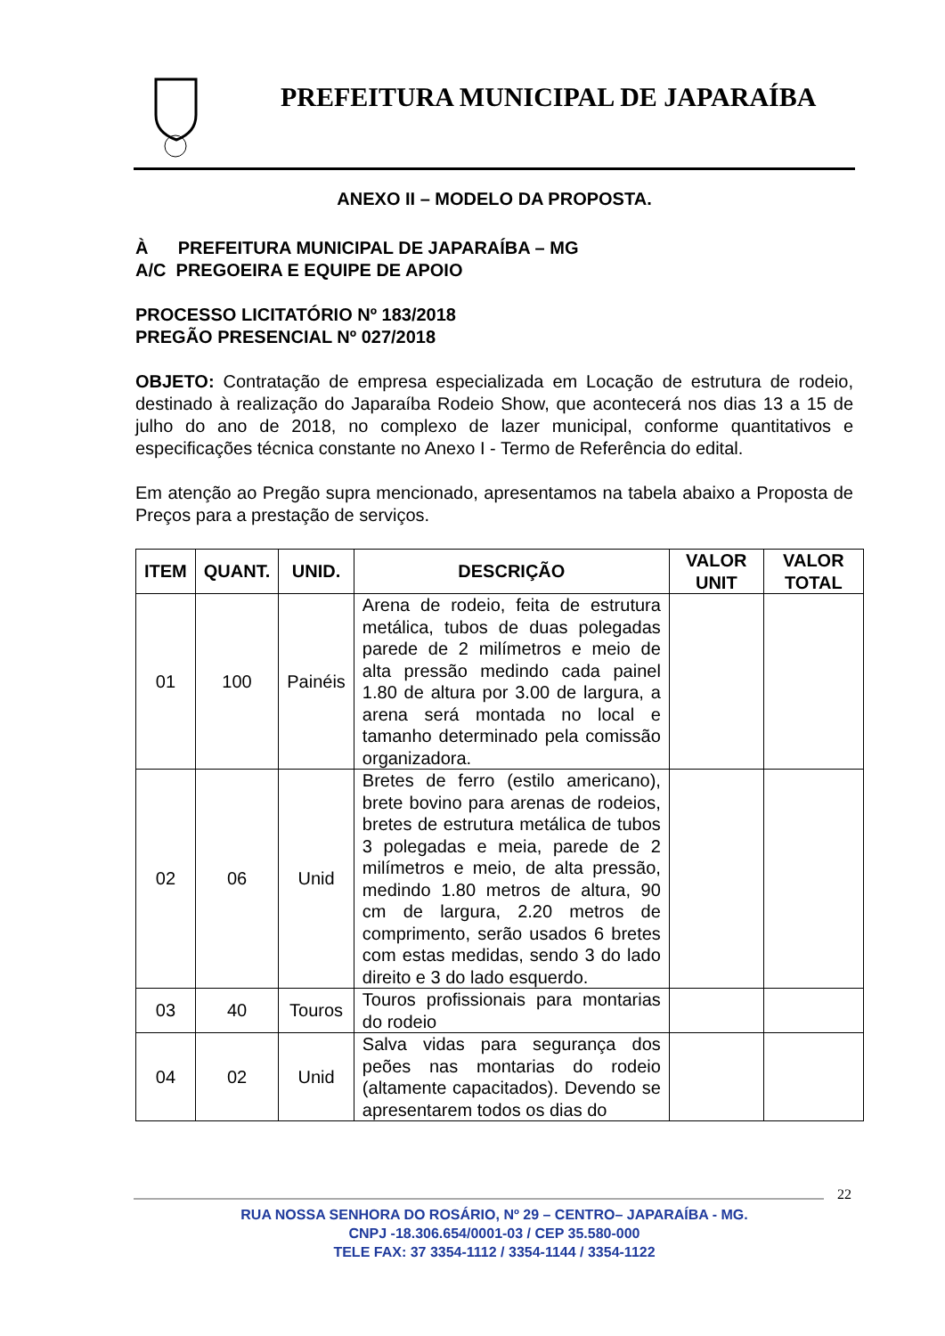PREFEITURA MUNICIPAL DE JAPARAÍBA
ANEXO II – MODELO DA PROPOSTA.
À PREFEITURA MUNICIPAL DE JAPARAÍBA – MG
A/C PREGOEIRA E EQUIPE DE APOIO
PROCESSO LICITATÓRIO Nº 183/2018
PREGÃO PRESENCIAL Nº 027/2018
OBJETO: Contratação de empresa especializada em Locação de estrutura de rodeio, destinado à realização do Japaraíba Rodeio Show, que acontecerá nos dias 13 a 15 de julho do ano de 2018, no complexo de lazer municipal, conforme quantitativos e especificações técnica constante no Anexo I - Termo de Referência do edital.
Em atenção ao Pregão supra mencionado, apresentamos na tabela abaixo a Proposta de Preços para a prestação de serviços.
| ITEM | QUANT. | UNID. | DESCRIÇÃO | VALOR UNIT | VALOR TOTAL |
| --- | --- | --- | --- | --- | --- |
| 01 | 100 | Painéis | Arena de rodeio, feita de estrutura metálica, tubos de duas polegadas parede de 2 milímetros e meio de alta pressão medindo cada painel 1.80 de altura por 3.00 de largura, a arena será montada no local e tamanho determinado pela comissão organizadora. | | |
| 02 | 06 | Unid | Bretes de ferro (estilo americano), brete bovino para arenas de rodeios, bretes de estrutura metálica de tubos 3 polegadas e meia, parede de 2 milímetros e meio, de alta pressão, medindo 1.80 metros de altura, 90 cm de largura, 2.20 metros de comprimento, serão usados 6 bretes com estas medidas, sendo 3 do lado direito e 3 do lado esquerdo. | | |
| 03 | 40 | Touros | Touros profissionais para montarias do rodeio | | |
| 04 | 02 | Unid | Salva vidas para segurança dos peões nas montarias do rodeio (altamente capacitados). Devendo se apresentarem todos os dias do | | |
22
RUA NOSSA SENHORA DO ROSÁRIO, Nº 29 – CENTRO– JAPARAÍBA - MG.
CNPJ -18.306.654/0001-03 / CEP 35.580-000
TELE FAX: 37 3354-1112 / 3354-1144 / 3354-1122